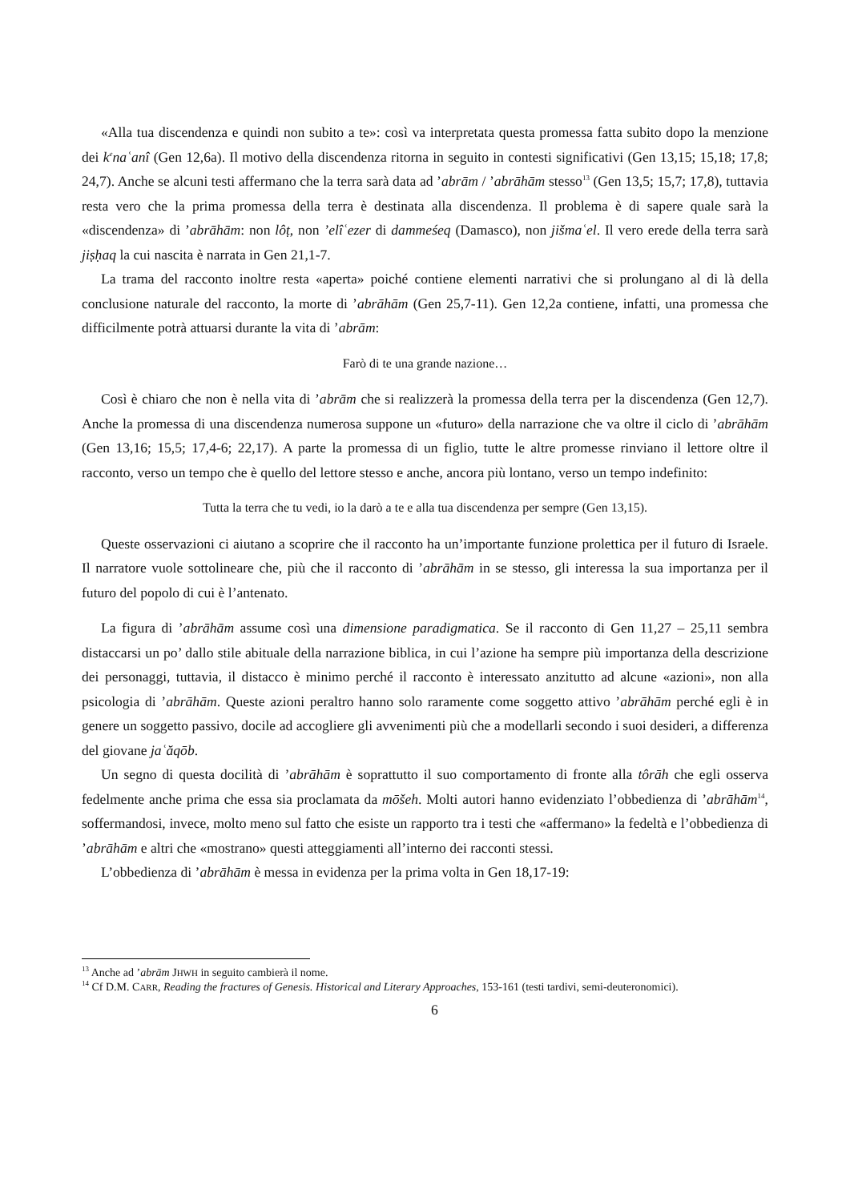«Alla tua discendenza e quindi non subito a te»: così va interpretata questa promessa fatta subito dopo la menzione dei k<sup>e</sup>naʿanî (Gen 12,6a). Il motivo della discendenza ritorna in seguito in contesti significativi (Gen 13,15; 15,18; 17,8; 24,7). Anche se alcuni testi affermano che la terra sarà data ad ’abrām / ’abrāhām stesso<sup>13</sup> (Gen 13,5; 15,7; 17,8), tuttavia resta vero che la prima promessa della terra è destinata alla discendenza. Il problema è di sapere quale sarà la «discendenza» di ’abrāhām: non lôṭ, non ’elîʿezer di dammeśeq (Damasco), non jišmaʿel. Il vero erede della terra sarà jiṣḥaq la cui nascita è narrata in Gen 21,1-7.
La trama del racconto inoltre resta «aperta» poiché contiene elementi narrativi che si prolungano al di là della conclusione naturale del racconto, la morte di ’abrāhām (Gen 25,7-11). Gen 12,2a contiene, infatti, una promessa che difficilmente potrà attuarsi durante la vita di ’abrām:
Farò di te una grande nazione…
Così è chiaro che non è nella vita di ’abrām che si realizzerà la promessa della terra per la discendenza (Gen 12,7). Anche la promessa di una discendenza numerosa suppone un «futuro» della narrazione che va oltre il ciclo di ’abrāhām (Gen 13,16; 15,5; 17,4-6; 22,17). A parte la promessa di un figlio, tutte le altre promesse rinviano il lettore oltre il racconto, verso un tempo che è quello del lettore stesso e anche, ancora più lontano, verso un tempo indefinito:
Tutta la terra che tu vedi, io la darò a te e alla tua discendenza per sempre (Gen 13,15).
Queste osservazioni ci aiutano a scoprire che il racconto ha un’importante funzione prolettica per il futuro di Israele. Il narratore vuole sottolineare che, più che il racconto di ’abrāhām in se stesso, gli interessa la sua importanza per il futuro del popolo di cui è l’antenato.
La figura di ’abrāhām assume così una dimensione paradigmatica. Se il racconto di Gen 11,27 – 25,11 sembra distaccarsi un po’ dallo stile abituale della narrazione biblica, in cui l’azione ha sempre più importanza della descrizione dei personaggi, tuttavia, il distacco è minimo perché il racconto è interessato anzitutto ad alcune «azioni», non alla psicologia di ’abrāhām. Queste azioni peraltro hanno solo raramente come soggetto attivo ’abrāhām perché egli è in genere un soggetto passivo, docile ad accogliere gli avvenimenti più che a modellarli secondo i suoi desideri, a differenza del giovane jaʿăqōb.
Un segno di questa docilità di ’abrāhām è soprattutto il suo comportamento di fronte alla tôrāh che egli osserva fedelmente anche prima che essa sia proclamata da mōšeh. Molti autori hanno evidenziato l’obbedienza di ’abrāhām<sup>14</sup>, soffermandosi, invece, molto meno sul fatto che esiste un rapporto tra i testi che «affermano» la fedeltà e l’obbedienza di ’abrāhām e altri che «mostrano» questi atteggiamenti all’interno dei racconti stessi.
L’obbedienza di ’abrāhām è messa in evidenza per la prima volta in Gen 18,17-19:
<sup>13</sup> Anche ad ’abrām JHWH in seguito cambierà il nome.
<sup>14</sup> Cf D.M. CARR, Reading the fractures of Genesis. Historical and Literary Approaches, 153-161 (testi tardivi, semi-deuteronomici).
6